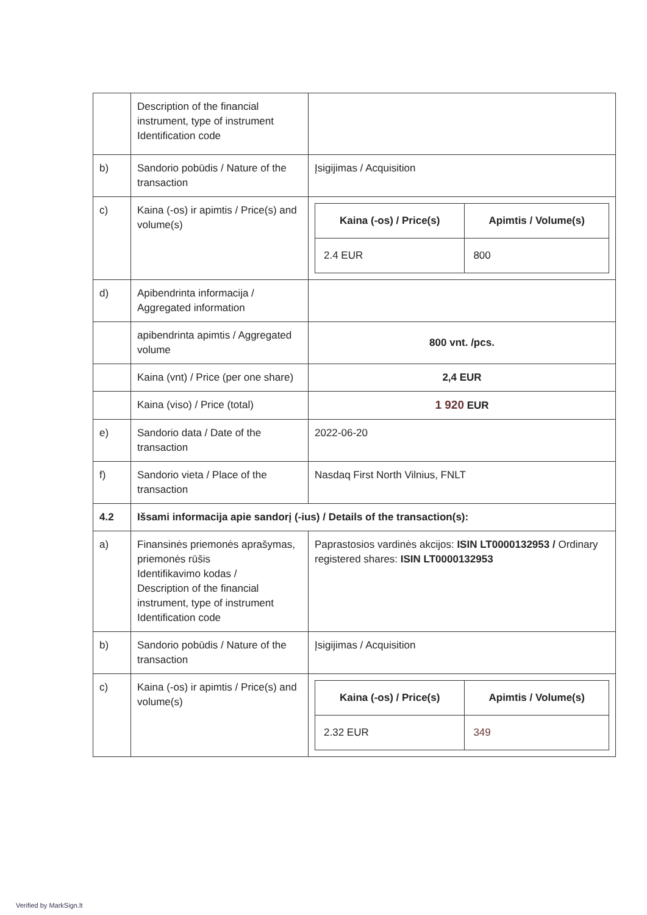| | Description of the financial instrument, type of instrument Identification code | |
| b) | Sandorio pobūdis / Nature of the transaction | Įsigijimas / Acquisition |
| c) | Kaina (-os) ir apimtis / Price(s) and volume(s) | / Kaina (-os) / Price(s) / Apimtis / Volume(s) / / --- / --- / / 2.4 EUR / 800 / |
| d) | Apibendrinta informacija / Aggregated information | |
| | apibendrinta apimtis / Aggregated volume | 800 vnt. /pcs. |
| | Kaina (vnt) / Price (per one share) | 2,4 EUR |
| | Kaina (viso) / Price (total) | 1 920 EUR |
| e) | Sandorio data / Date of the transaction | 2022-06-20 |
| f) | Sandorio vieta / Place of the transaction | Nasdaq First North Vilnius, FNLT |
| 4.2 | Išsami informacija apie sandorį (-ius) / Details of the transaction(s): | |
| a) | Finansinės priemonės aprašymas, priemonės rūšis Identifikavimo kodas / Description of the financial instrument, type of instrument Identification code | Paprastosios vardinės akcijos: ISIN LT0000132953 / Ordinary registered shares: ISIN LT0000132953 |
| b) | Sandorio pobūdis / Nature of the transaction | Įsigijimas / Acquisition |
| c) | Kaina (-os) ir apimtis / Price(s) and volume(s) | / Kaina (-os) / Price(s) / Apimtis / Volume(s) / / --- / --- / / 2.32 EUR / 349 / |
Verified by MarkSign.lt